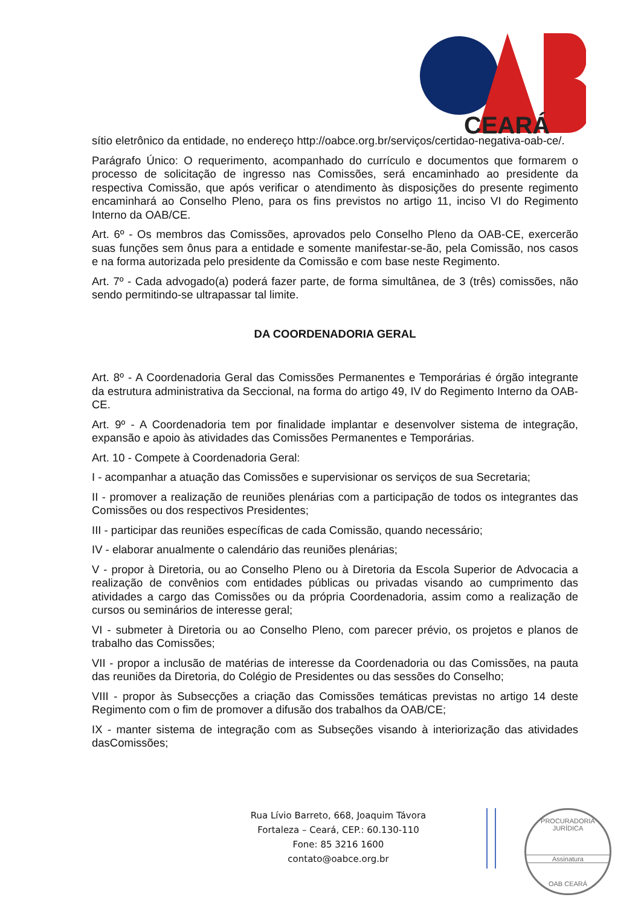CEARÁ
sítio eletrônico da entidade, no endereço http://oabce.org.br/serviços/certidao-negativa-oab-ce/.
Parágrafo Único: O requerimento, acompanhado do currículo e documentos que formarem o processo de solicitação de ingresso nas Comissões, será encaminhado ao presidente da respectiva Comissão, que após verificar o atendimento às disposições do presente regimento encaminhará ao Conselho Pleno, para os fins previstos no artigo 11, inciso VI do Regimento Interno da OAB/CE.
Art. 6º - Os membros das Comissões, aprovados pelo Conselho Pleno da OAB-CE, exercerão suas funções sem ônus para a entidade e somente manifestar-se-ão, pela Comissão, nos casos e na forma autorizada pelo presidente da Comissão e com base neste Regimento.
Art. 7º - Cada advogado(a) poderá fazer parte, de forma simultânea, de 3 (três) comissões, não sendo permitindo-se ultrapassar tal limite.
DA COORDENADORIA GERAL
Art. 8º - A Coordenadoria Geral das Comissões Permanentes e Temporárias é órgão integrante da estrutura administrativa da Seccional, na forma do artigo 49, IV do Regimento Interno da OAB-CE.
Art. 9º - A Coordenadoria tem por finalidade implantar e desenvolver sistema de integração, expansão e apoio às atividades das Comissões Permanentes e Temporárias.
Art. 10 - Compete à Coordenadoria Geral:
I - acompanhar a atuação das Comissões e supervisionar os serviços de sua Secretaria;
II - promover a realização de reuniões plenárias com a participação de todos os integrantes das Comissões ou dos respectivos Presidentes;
III - participar das reuniões específicas de cada Comissão, quando necessário;
IV - elaborar anualmente o calendário das reuniões plenárias;
V - propor à Diretoria, ou ao Conselho Pleno ou à Diretoria da Escola Superior de Advocacia a realização de convênios com entidades públicas ou privadas visando ao cumprimento das atividades a cargo das Comissões ou da própria Coordenadoria, assim como a realização de cursos ou seminários de interesse geral;
VI - submeter à Diretoria ou ao Conselho Pleno, com parecer prévio, os projetos e planos de trabalho das Comissões;
VII - propor a inclusão de matérias de interesse da Coordenadoria ou das Comissões, na pauta das reuniões da Diretoria, do Colégio de Presidentes ou das sessões do Conselho;
VIII - propor às Subsecções a criação das Comissões temáticas previstas no artigo 14 deste Regimento com o fim de promover a difusão dos trabalhos da OAB/CE;
IX - manter sistema de integração com as Subseções visando à interiorização das atividades dasComissões;
Rua Lívio Barreto, 668, Joaquim Távora
Fortaleza – Ceará, CEP.: 60.130-110
Fone: 85 3216 1600
contato@oabce.org.br
PROCURADORIA JURÍDICA
Assinatura
OAB CEARÁ